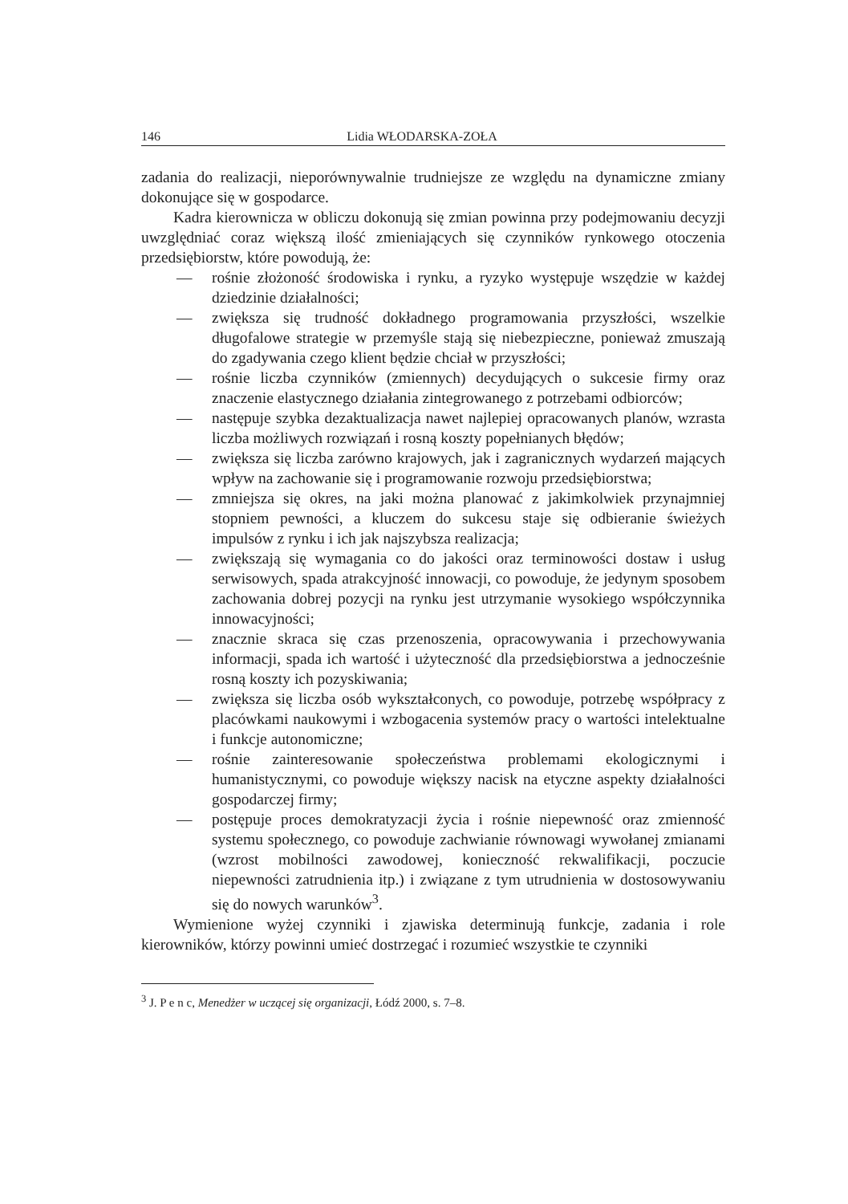146 Lidia WŁODARSKA-ZOŁA
zadania do realizacji, nieporównywalnie trudniejsze ze względu na dynamiczne zmiany dokonujące się w gospodarce.
Kadra kierownicza w obliczu dokonują się zmian powinna przy podejmowaniu decyzji uwzględniać coraz większą ilość zmieniających się czynników rynkowego otoczenia przedsiębiorstw, które powodują, że:
— rośnie złożoność środowiska i rynku, a ryzyko występuje wszędzie w każdej dziedzinie działalności;
— zwiększa się trudność dokładnego programowania przyszłości, wszelkie długofalowe strategie w przemyśle stają się niebezpieczne, ponieważ zmuszają do zgadywania czego klient będzie chciał w przyszłości;
— rośnie liczba czynników (zmiennych) decydujących o sukcesie firmy oraz znaczenie elastycznego działania zintegrowanego z potrzebami odbiorców;
— następuje szybka dezaktualizacja nawet najlepiej opracowanych planów, wzrasta liczba możliwych rozwiązań i rosną koszty popełnianych błędów;
— zwiększa się liczba zarówno krajowych, jak i zagranicznych wydarzeń mających wpływ na zachowanie się i programowanie rozwoju przedsiębiorstwa;
— zmniejsza się okres, na jaki można planować z jakimkolwiek przynajmniej stopniem pewności, a kluczem do sukcesu staje się odbieranie świeżych impulsów z rynku i ich jak najszybsza realizacja;
— zwiększają się wymagania co do jakości oraz terminowości dostaw i usług serwisowych, spada atrakcyjność innowacji, co powoduje, że jedynym sposobem zachowania dobrej pozycji na rynku jest utrzymanie wysokiego współczynnika innowacyjności;
— znacznie skraca się czas przenoszenia, opracowywania i przechowywania informacji, spada ich wartość i użyteczność dla przedsiębiorstwa a jednocześnie rosną koszty ich pozyskiwania;
— zwiększa się liczba osób wykształconych, co powoduje, potrzebę współpracy z placówkami naukowymi i wzbogacenia systemów pracy o wartości intelektualne i funkcje autonomiczne;
— rośnie zainteresowanie społeczeństwa problemami ekologicznymi i humanistycznymi, co powoduje większy nacisk na etyczne aspekty działalności gospodarczej firmy;
— postępuje proces demokratyzacji życia i rośnie niepewność oraz zmienność systemu społecznego, co powoduje zachwianie równowagi wywołanej zmianami (wzrost mobilności zawodowej, konieczność rekwalifikacji, poczucie niepewności zatrudnienia itp.) i związane z tym utrudnienia w dostosowywaniu się do nowych warunków<sup>3</sup>.
Wymienione wyżej czynniki i zjawiska determinują funkcje, zadania i role kierowników, którzy powinni umieć dostrzegać i rozumieć wszystkie te czynniki
<sup>3</sup> J. P e n c, Menedżer w uczącej się organizacji, Łódź 2000, s. 7–8.